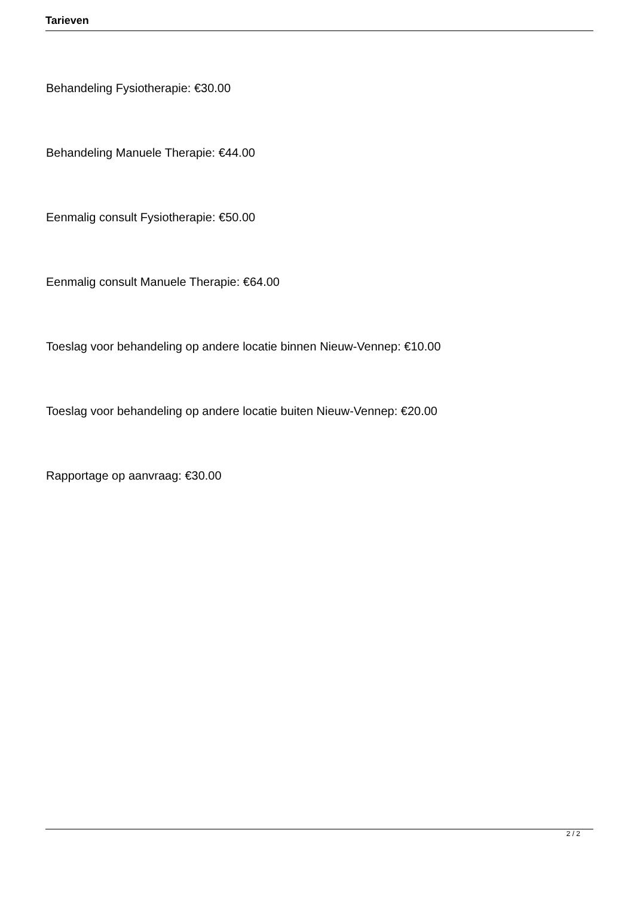Tarieven
Behandeling Fysiotherapie: €30.00
Behandeling Manuele Therapie: €44.00
Eenmalig consult Fysiotherapie: €50.00
Eenmalig consult Manuele Therapie: €64.00
Toeslag voor behandeling op andere locatie binnen Nieuw-Vennep: €10.00
Toeslag voor behandeling op andere locatie buiten Nieuw-Vennep: €20.00
Rapportage op aanvraag: €30.00
2 / 2